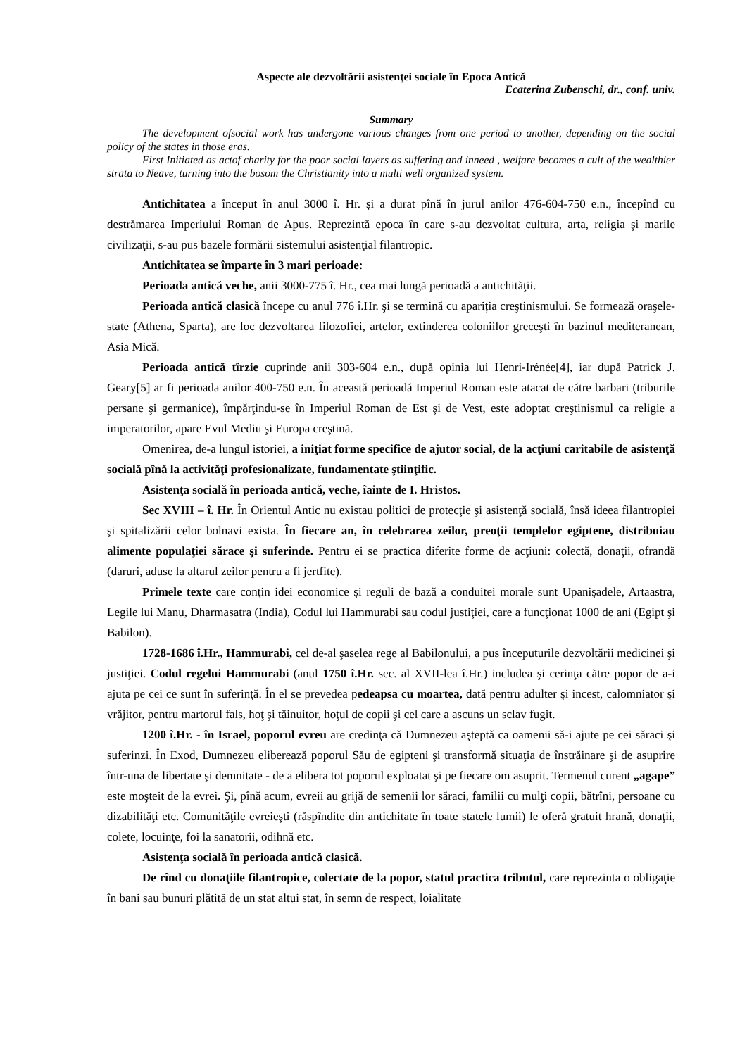Aspecte ale dezvoltării asistenţei sociale în Epoca Antică
Ecaterina Zubenschi, dr., conf. univ.
Summary
The development ofsocial work has undergone various changes from one period to another, depending on the social policy of the states in those eras.
First Initiated as actof charity for the poor social layers as suffering and inneed , welfare becomes a cult of the wealthier strata to Neave, turning into the bosom the Christianity into a multi well organized system.
Antichitatea a început în anul 3000 î. Hr. și a durat pînă în jurul anilor 476-604-750 e.n., începînd cu destrămarea Imperiului Roman de Apus. Reprezintă epoca în care s-au dezvoltat cultura, arta, religia şi marile civilizaţii, s-au pus bazele formării sistemului asistenţial filantropic.
Antichitatea se împarte în 3 mari perioade:
Perioada antică veche, anii 3000-775 î. Hr., cea mai lungă perioadă a antichităţii.
Perioada antică clasică începe cu anul 776 î.Hr. şi se termină cu apariția creştinismului. Se formează oraşele-state (Athena, Sparta), are loc dezvoltarea filozofiei, artelor, extinderea coloniilor greceşti în bazinul mediteranean, Asia Mică.
Perioada antică tîrzie cuprinde anii 303-604 e.n., după opinia lui Henri-Irénée[4], iar după Patrick J. Geary[5] ar fi perioada anilor 400-750 e.n. În această perioadă Imperiul Roman este atacat de către barbari (triburile persane şi germanice), împărţindu-se în Imperiul Roman de Est şi de Vest, este adoptat creştinismul ca religie a imperatorilor, apare Evul Mediu şi Europa creştină.
Omenirea, de-a lungul istoriei, a iniţiat forme specifice de ajutor social, de la acţiuni caritabile de asistenţă socială pînă la activităţi profesionalizate, fundamentate ştiinţific.
Asistenţa socială în perioada antică, veche, îainte de I. Hristos.
Sec XVIII – î. Hr. În Orientul Antic nu existau politici de protecţie şi asistenţă socială, însă ideea filantropiei şi spitalizării celor bolnavi exista. În fiecare an, în celebrarea zeilor, preoţii templelor egiptene, distribuiau alimente populaţiei sărace şi suferinde. Pentru ei se practica diferite forme de acţiuni: colectă, donaţii, ofrandă (daruri, aduse la altarul zeilor pentru a fi jertfite).
Primele texte care conţin idei economice şi reguli de bază a conduitei morale sunt Upanişadele, Artaastra, Legile lui Manu, Dharmasatra (India), Codul lui Hammurabi sau codul justiţiei, care a funcţionat 1000 de ani (Egipt şi Babilon).
1728-1686 î.Hr., Hammurabi, cel de-al şaselea rege al Babilonului, a pus începuturile dezvoltării medicinei şi justiţiei. Codul regelui Hammurabi (anul 1750 î.Hr. sec. al XVII-lea î.Hr.) includea şi cerinţa către popor de a-i ajuta pe cei ce sunt în suferinţă. În el se prevedea pedeapsa cu moartea, dată pentru adulter şi incest, calomniator şi vrăjitor, pentru martorul fals, hoţ şi tăinuitor, hoţul de copii şi cel care a ascuns un sclav fugit.
1200 î.Hr. - în Israel, poporul evreu are credinţa că Dumnezeu aşteptă ca oamenii să-i ajute pe cei săraci şi suferinzi. În Exod, Dumnezeu eliberează poporul Său de egipteni şi transformă situaţia de înstrăinare şi de asuprire într-una de libertate şi demnitate - de a elibera tot poporul exploatat şi pe fiecare om asuprit. Termenul curent „agape” este moşteit de la evrei. Şi, pînă acum, evreii au grijă de semenii lor săraci, familii cu mulţi copii, bătrîni, persoane cu dizabilităţi etc. Comunităţile evreieşti (răspîndite din antichitate în toate statele lumii) le oferă gratuit hrană, donaţii, colete, locuinţe, foi la sanatorii, odihnă etc.
Asistenţa socială în perioada antică clasică.
De rînd cu donaţiile filantropice, colectate de la popor, statul practica tributul, care reprezinta o obligaţie în bani sau bunuri plătită de un stat altui stat, în semn de respect, loialitate